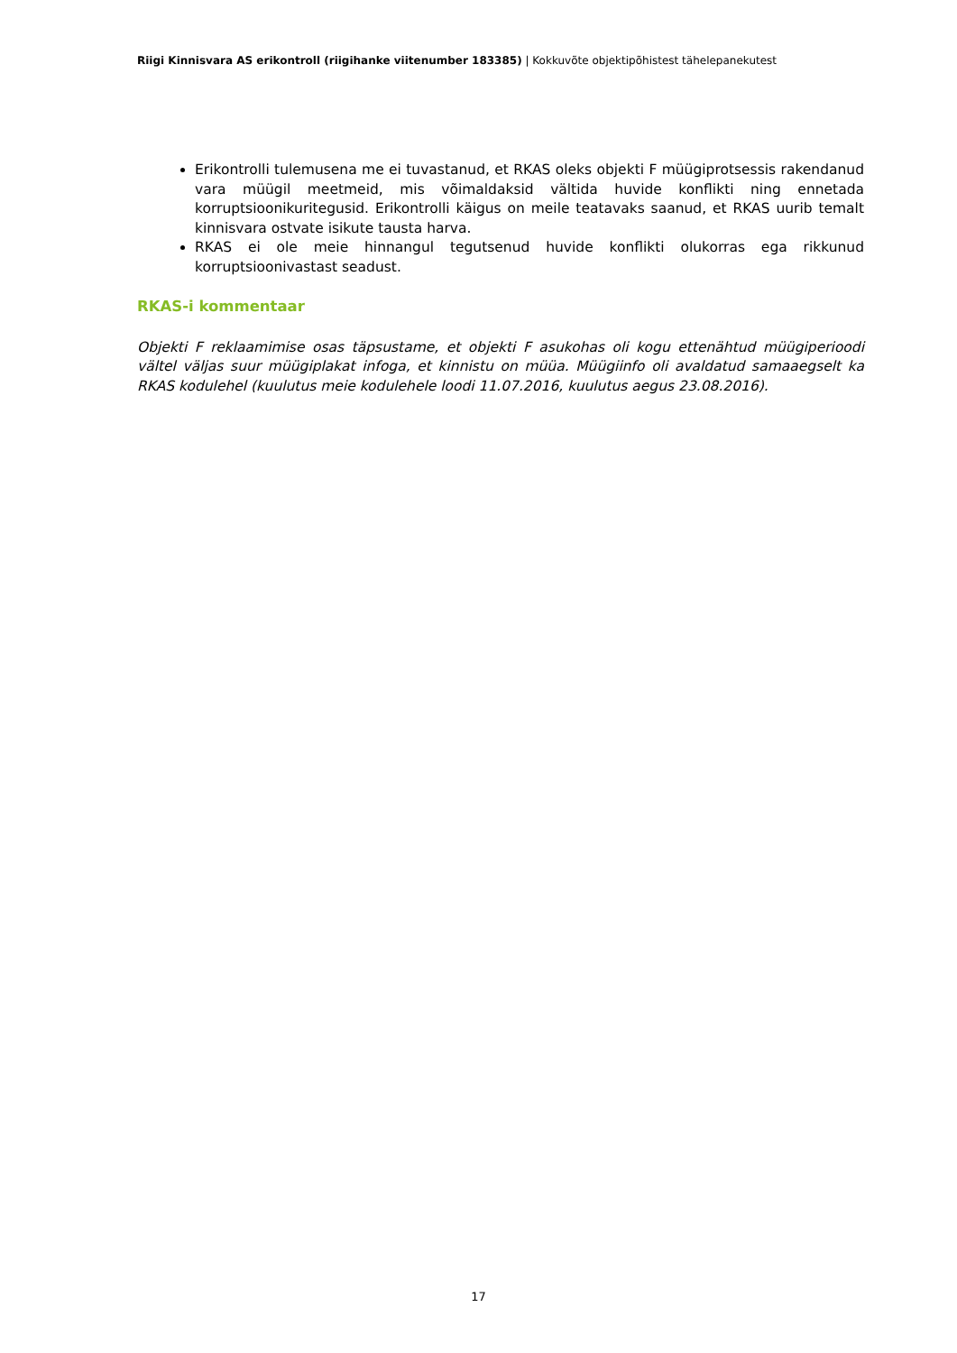Riigi Kinnisvara AS erikontroll (riigihanke viitenumber 183385) | Kokkuvõte objektipõhistest tähelepanekutest
Erikontrolli tulemusena me ei tuvastanud, et RKAS oleks objekti F müügiprotsessis rakendanud vara müügil meetmeid, mis võimaldaksid vältida huvide konflikti ning ennetada korruptsioonikuritegusid. Erikontrolli käigus on meile teatavaks saanud, et RKAS uurib temalt kinnisvara ostvate isikute tausta harva.
RKAS ei ole meie hinnangul tegutsenud huvide konflikti olukorras ega rikkunud korruptsioonivastast seadust.
RKAS-i kommentaar
Objekti F reklaamimise osas täpsustame, et objekti F asukohas oli kogu ettenähtud müügiperioodi vältel väljas suur müügiplakat infoga, et kinnistu on müüa. Müügiinfo oli avaldatud samaaegselt ka RKAS kodulehel (kuulutus meie kodulehele loodi 11.07.2016, kuulutus aegus 23.08.2016).
17